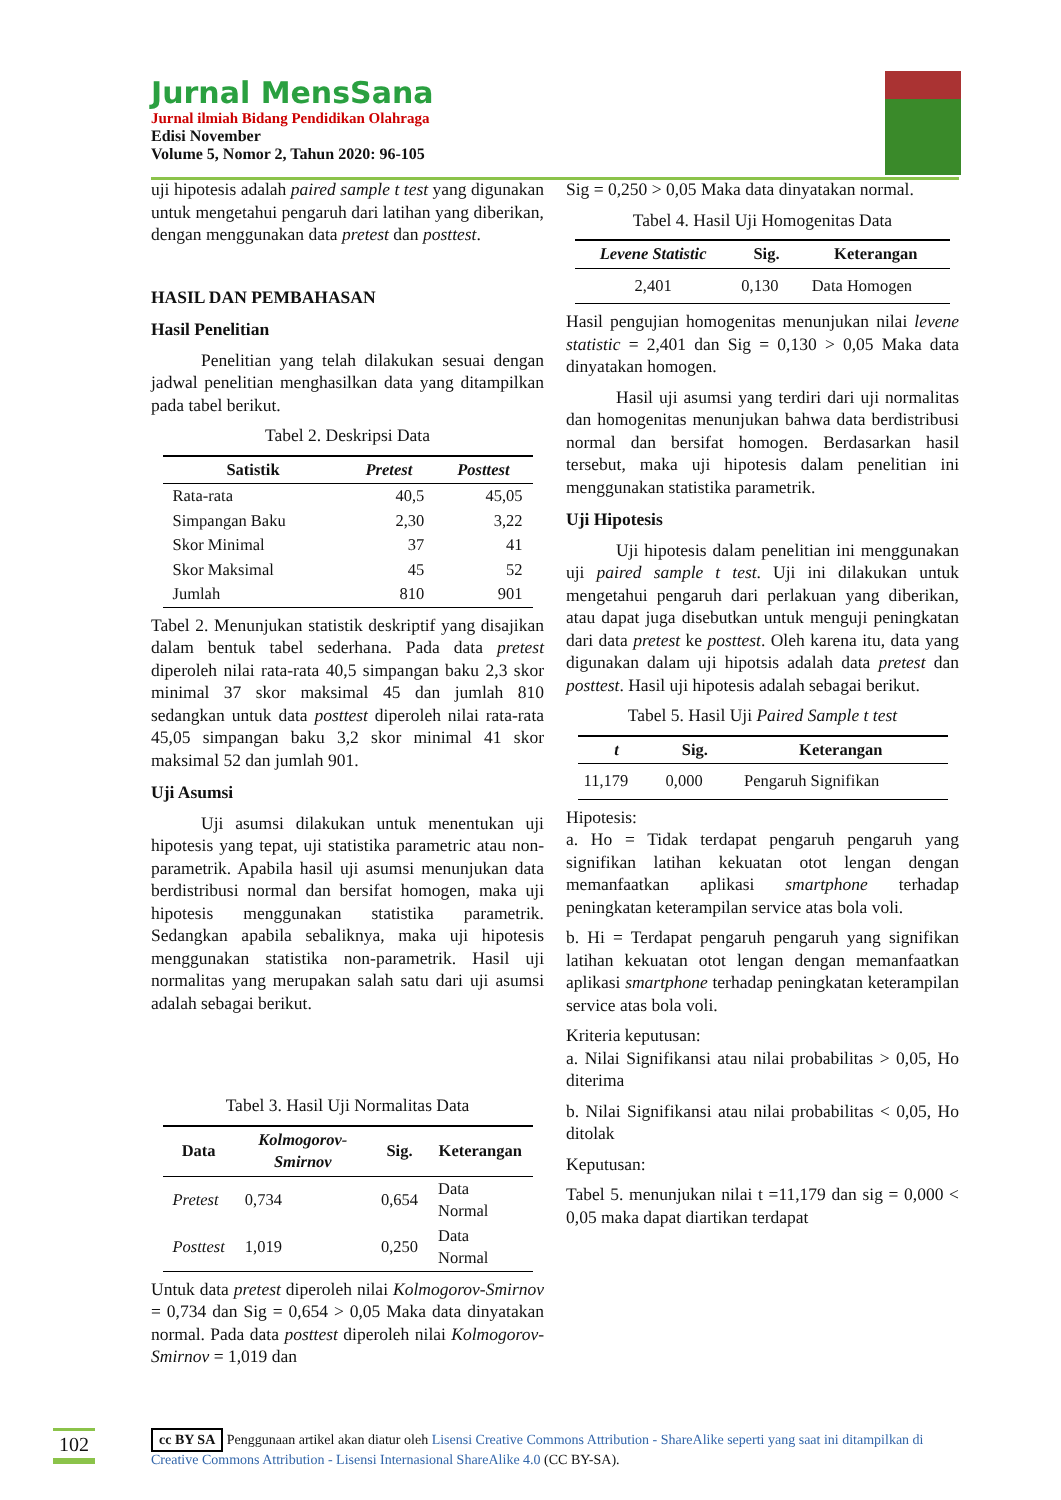Jurnal MensSana
Jurnal ilmiah Bidang Pendidikan Olahraga
Edisi November
Volume 5, Nomor 2, Tahun 2020: 96-105
uji hipotesis adalah paired sample t test yang digunakan untuk mengetahui pengaruh dari latihan yang diberikan, dengan menggunakan data pretest dan posttest.
HASIL DAN PEMBAHASAN
Hasil Penelitian
Penelitian yang telah dilakukan sesuai dengan jadwal penelitian menghasilkan data yang ditampilkan pada tabel berikut.
Tabel 2. Deskripsi Data
| Satistik | Pretest | Posttest |
| --- | --- | --- |
| Rata-rata | 40,5 | 45,05 |
| Simpangan Baku | 2,30 | 3,22 |
| Skor Minimal | 37 | 41 |
| Skor Maksimal | 45 | 52 |
| Jumlah | 810 | 901 |
Tabel 2. Menunjukan statistik deskriptif yang disajikan dalam bentuk tabel sederhana. Pada data pretest diperoleh nilai rata-rata 40,5 simpangan baku 2,3 skor minimal 37 skor maksimal 45 dan jumlah 810 sedangkan untuk data posttest diperoleh nilai rata-rata 45,05 simpangan baku 3,2 skor minimal 41 skor maksimal 52 dan jumlah 901.
Uji Asumsi
Uji asumsi dilakukan untuk menentukan uji hipotesis yang tepat, uji statistika parametric atau non-parametrik. Apabila hasil uji asumsi menunjukan data berdistribusi normal dan bersifat homogen, maka uji hipotesis menggunakan statistika parametrik. Sedangkan apabila sebaliknya, maka uji hipotesis menggunakan statistika non-parametrik. Hasil uji normalitas yang merupakan salah satu dari uji asumsi adalah sebagai berikut.
Tabel 3. Hasil Uji Normalitas Data
| Data | Kolmogorov-Smirnov | Sig. | Keterangan |
| --- | --- | --- | --- |
| Pretest | 0,734 | 0,654 | Data Normal |
| Posttest | 1,019 | 0,250 | Data Normal |
Untuk data pretest diperoleh nilai Kolmogorov-Smirnov = 0,734 dan Sig = 0,654 > 0,05 Maka data dinyatakan normal. Pada data posttest diperoleh nilai Kolmogorov-Smirnov = 1,019 dan
Sig = 0,250 > 0,05 Maka data dinyatakan normal.
Tabel 4. Hasil Uji Homogenitas Data
| Levene Statistic | Sig. | Keterangan |
| --- | --- | --- |
| 2,401 | 0,130 | Data Homogen |
Hasil pengujian homogenitas menunjukan nilai levene statistic = 2,401 dan Sig = 0,130 > 0,05 Maka data dinyatakan homogen.
Hasil uji asumsi yang terdiri dari uji normalitas dan homogenitas menunjukan bahwa data berdistribusi normal dan bersifat homogen. Berdasarkan hasil tersebut, maka uji hipotesis dalam penelitian ini menggunakan statistika parametrik.
Uji Hipotesis
Uji hipotesis dalam penelitian ini menggunakan uji paired sample t test. Uji ini dilakukan untuk mengetahui pengaruh dari perlakuan yang diberikan, atau dapat juga disebutkan untuk menguji peningkatan dari data pretest ke posttest. Oleh karena itu, data yang digunakan dalam uji hipotsis adalah data pretest dan posttest. Hasil uji hipotesis adalah sebagai berikut.
Tabel 5. Hasil Uji Paired Sample t test
| t | Sig. | Keterangan |
| --- | --- | --- |
| 11,179 | 0,000 | Pengaruh Signifikan |
Hipotesis:
a. Ho = Tidak terdapat pengaruh pengaruh yang signifikan latihan kekuatan otot lengan dengan memanfaatkan aplikasi smartphone terhadap peningkatan keterampilan service atas bola voli.
b. Hi = Terdapat pengaruh pengaruh yang signifikan latihan kekuatan otot lengan dengan memanfaatkan aplikasi smartphone terhadap peningkatan keterampilan service atas bola voli.
Kriteria keputusan:
a. Nilai Signifikansi atau nilai probabilitas > 0,05, Ho diterima
b. Nilai Signifikansi atau nilai probabilitas < 0,05, Ho ditolak
Keputusan:
Tabel 5. menunjukan nilai t =11,179 dan sig = 0,000 < 0,05 maka dapat diartikan terdapat
102
cc BY SA Penggunaan artikel akan diatur oleh Lisensi Creative Commons Attribution - ShareAlike seperti yang saat ini ditampilkan di Creative Commons Attribution - Lisensi Internasional ShareAlike 4.0 (CC BY-SA).